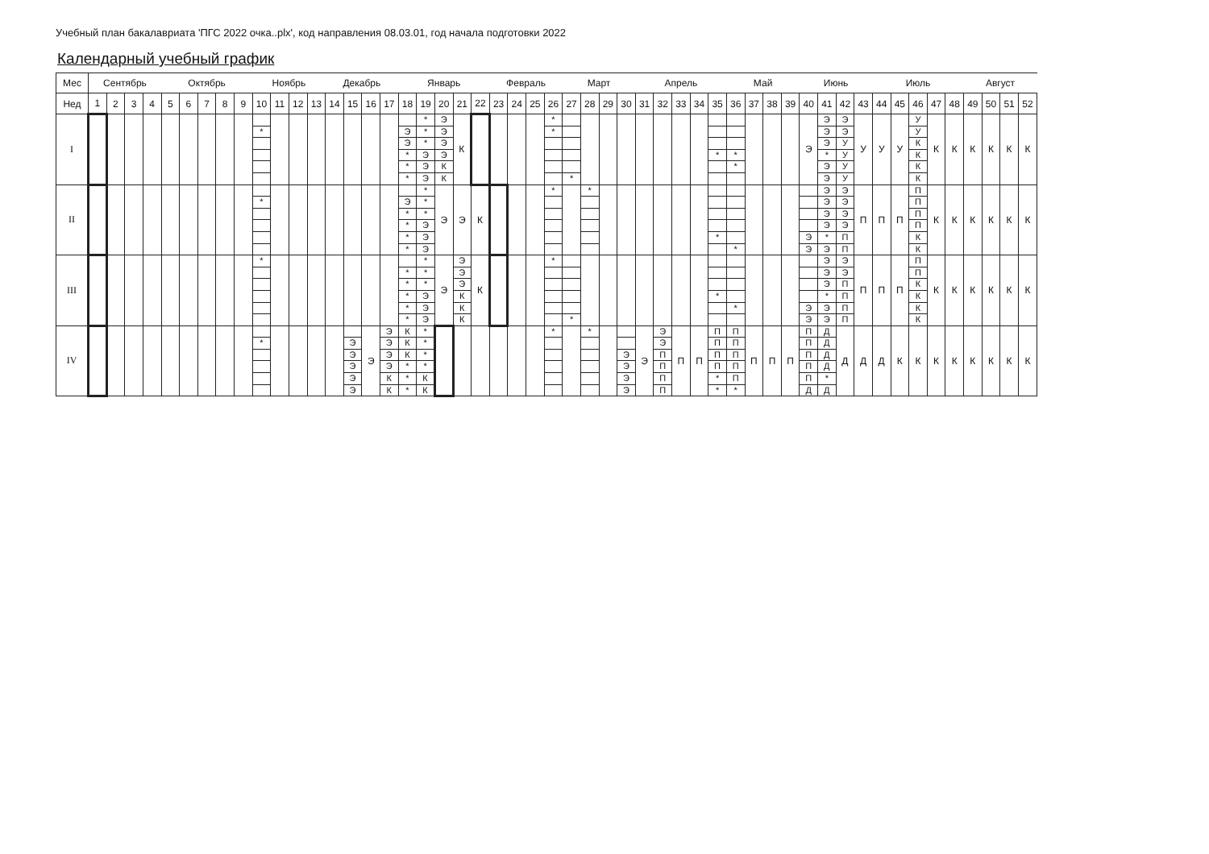Учебный план бакалавриата 'ПГС 2022 очка..plx', код направления 08.03.01, год начала подготовки 2022
Календарный учебный график
| Мес | Сентябрь | | | | Октябрь | | | | | Ноябрь | | | | Декабрь | | | | Январь | | | | | Февраль | | | | Март | | | | Апрель | | | | | Май | | | | Июнь | | | | Июль | | | | | Август | | | |
| --- | --- | --- | --- | --- | --- | --- | --- | --- | --- | --- | --- | --- | --- | --- | --- | --- | --- | --- | --- | --- | --- | --- | --- | --- | --- | --- | --- | --- | --- | --- | --- | --- | --- | --- | --- | --- | --- | --- | --- | --- | --- | --- | --- | --- | --- | --- | --- | --- | --- | --- | --- | --- |
| Нед | 1 | 2 | 3 | 4 | 5 | 6 | 7 | 8 | 9 | 10 | 11 | 12 | 13 | 14 | 15 | 16 | 17 | 18 | 19 | 20 | 21 | 22 | 23 | 24 | 25 | 26 | 27 | 28 | 29 | 30 | 31 | 32 | 33 | 34 | 35 | 36 | 37 | 38 | 39 | 40 | 41 | 42 | 43 | 44 | 45 | 46 | 47 | 48 | 49 | 50 | 51 | 52 |
| I | | | | | | | | | | * | | | | | | | | Э Э * * * | * * * Э Э Э | Э Э Э Э К К | К | | | | | * * | * | | | | | | | | * | * * | | | | Э | Э Э Э * Э Э | Э Э У У У У | У | У | У | У У К К К К | К | К | К | К | К | К |
| II | | | | | | | | | | * | | | | | | | | Э * * * * | * * * Э Э Э | Э | Э | К | | | | * | | * | | | | | | | * | * | | | | Э Э | Э Э Э Э * Э | Э Э Э Э П П | П | П | П | П П П П К К | К | К | К | К | К | К |
| III | | | | | | | | | | * | | | | | | | | * * * * * | * * * Э Э Э | Э | Э Э Э К К К | К | | | | * | * | | | | | | | | * | * | | | | Э Э | Э Э Э * Э Э | Э Э П П П П | П | П | П | П П К К К К | К | К | К | К | К | К |
| IV | | | | | | | | | | * | | | | | Э Э Э Э Э | Э | Э Э Э Э К К | К К К * * * | * * * * К К | | | | | | | * | | * | | Э Э Э Э | Э | Э Э П П П П | П | П | П П П П * * | П П П П П * | П | П | П | П П П П П Д | Д Д Д Д * Д | Д | Д | Д | К | К | К | К | К | К | К | К |